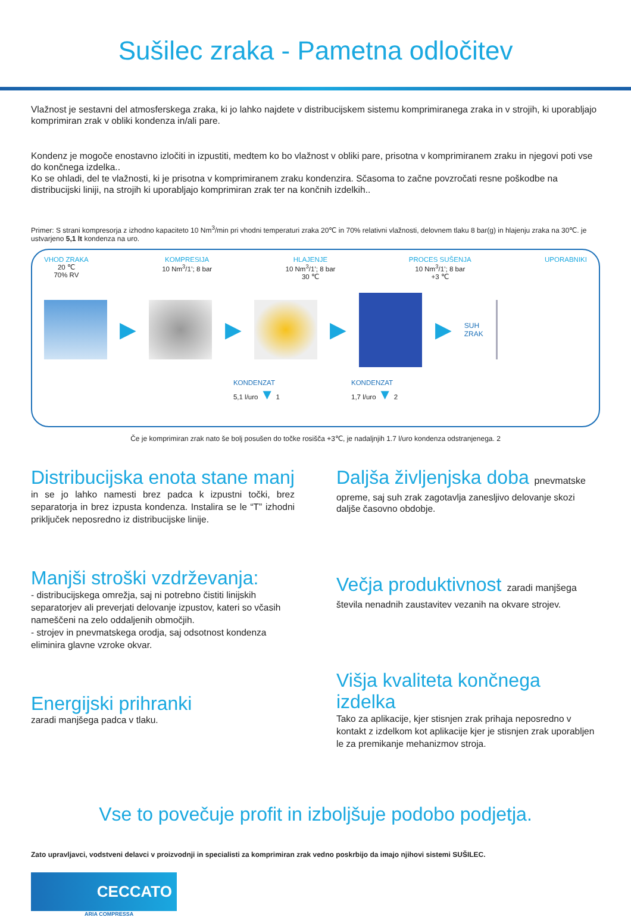Sušilec zraka - Pametna odločitev
Vlažnost je sestavni del atmosferskega zraka, ki jo lahko najdete v distribucijskem sistemu komprimiranega zraka in v strojih, ki uporabljajo komprimiran zrak v obliki kondenza in/ali pare.
Kondenz je mogoče enostavno izločiti in izpustiti, medtem ko bo vlažnost v obliki pare, prisotna v komprimiranem zraku in njegovi poti vse do končnega izdelka..
Ko se ohladi, del te vlažnosti, ki je prisotna v komprimiranem zraku kondenzira. Sčasoma to začne povzročati resne poškodbe na distribucijski liniji, na strojih ki uporabljajo komprimiran zrak ter na končnih izdelkih..
Primer: S strani kompresorja z izhodno kapaciteto 10 Nm<sup>3</sup>/min pri vhodni temperaturi zraka 20℃ in 70% relativni vlažnosti, delovnem tlaku 8 bar(g) in hlajenju zraka na 30℃. je ustvarjeno 5,1 lt kondenza na uro.
VHOD ZRAKA
20 ℃
70% RV
KOMPRESIJA
10 Nm<sup>3</sup>/1’; 8 bar
HLAJENJE
10 Nm<sup>3</sup>/1’; 8 bar
30 ℃
PROCES SUŠENJA
10 Nm<sup>3</sup>/1’; 8 bar
+3 ℃
UPORABNIKI
▶ ▶ ▶ ▶
SUH
ZRAK
KONDENZAT
5,1 l/uro ▼ 1
KONDENZAT
1,7 l/uro ▼ 2
Če je komprimiran zrak nato še bolj posušen do točke rosišča +3℃, je nadaljnjih 1.7 l/uro kondenza odstranjenega. 2
Distribucijska enota stane manj
in se jo lahko namesti brez padca k izpustni točki, brez separatorja in brez izpusta kondenza. Instalira se le “T” izhodni priključek neposredno iz distribucijske linije.
Manjši stroški vzdrževanja:
- distribucijskega omrežja, saj ni potrebno čistiti linijskih separatorjev ali preverjati delovanje izpustov, kateri so včasih nameščeni na zelo oddaljenih območjih.
- strojev in pnevmatskega orodja, saj odsotnost kondenza eliminira glavne vzroke okvar.
Energijski prihranki
zaradi manjšega padca v tlaku.
Daljša življenjska doba pnevmatske
opreme, saj suh zrak zagotavlja zanesljivo delovanje skozi daljše časovno obdobje.
Večja produktivnost zaradi manjšega
števila nenadnih zaustavitev vezanih na okvare strojev.
Višja kvaliteta končnega izdelka
Tako za aplikacije, kjer stisnjen zrak prihaja neposredno v kontakt z izdelkom kot aplikacije kjer je stisnjen zrak uporabljen le za premikanje mehanizmov stroja.
Vse to povečuje profit in izboljšuje podobo podjetja.
Zato upravljavci, vodstveni delavci v proizvodnji in specialisti za komprimiran zrak vedno poskrbijo da imajo njihovi sistemi SUŠILEC.
CECCATO
ARIA COMPRESSA